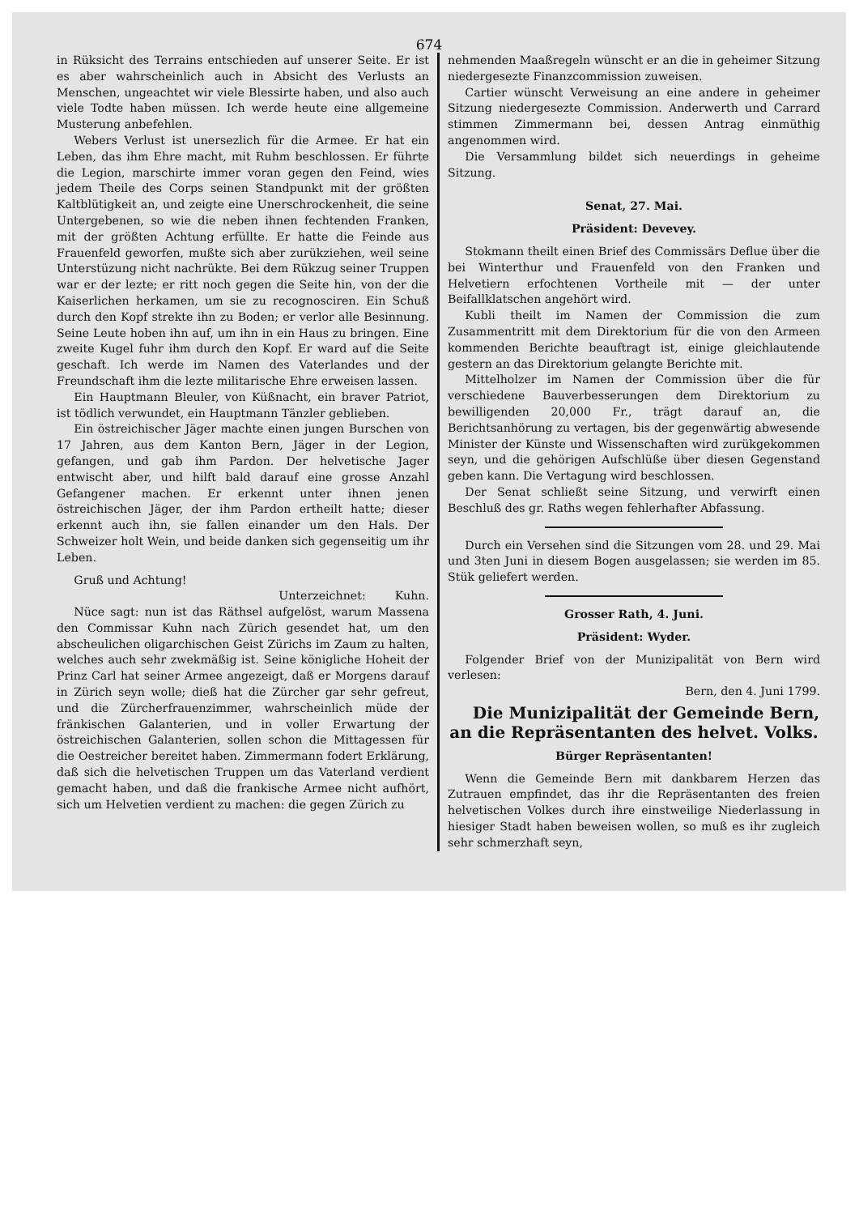674
in Rüksicht des Terrains entschieden auf unserer Seite. Er ist es aber wahrscheinlich auch in Absicht des Verlusts an Menschen, ungeachtet wir viele Blessirte haben, und also auch viele Todte haben müssen. Ich werde heute eine allgemeine Musterung anbefehlen.
Webers Verlust ist unersezlich für die Armee. Er hat ein Leben, das ihm Ehre macht, mit Ruhm beschlossen. Er führte die Legion, marschirte immer voran gegen den Feind, wies jedem Theile des Corps seinen Standpunkt mit der größten Kaltblütigkeit an, und zeigte eine Unerschrockenheit, die seine Untergebenen, so wie die neben ihnen fechtenden Franken, mit der größten Achtung erfüllte. Er hatte die Feinde aus Frauenfeld geworfen, mußte sich aber zurükziehen, weil seine Unterstüzung nicht nachrükte. Bei dem Rükzug seiner Truppen war er der lezte; er ritt noch gegen die Seite hin, von der die Kaiserlichen herkamen, um sie zu recognosciren. Ein Schuß durch den Kopf strekte ihn zu Boden; er verlor alle Besinnung. Seine Leute hoben ihn auf, um ihn in ein Haus zu bringen. Eine zweite Kugel fuhr ihm durch den Kopf. Er ward auf die Seite geschaft. Ich werde im Namen des Vaterlandes und der Freundschaft ihm die lezte militarische Ehre erweisen lassen.
Ein Hauptmann Bleuler, von Küßnacht, ein braver Patriot, ist tödlich verwundet, ein Hauptmann Tänzler geblieben.
Ein östreichischer Jäger machte einen jungen Burschen von 17 Jahren, aus dem Kanton Bern, Jäger in der Legion, gefangen, und gab ihm Pardon. Der helvetische Jager entwischt aber, und hilft bald darauf eine grosse Anzahl Gefangener machen. Er erkennt unter ihnen jenen östreichischen Jäger, der ihm Pardon ertheilt hatte; dieser erkennt auch ihn, sie fallen einander um den Hals. Der Schweizer holt Wein, und beide danken sich gegenseitig um ihr Leben.
Gruß und Achtung!
Unterzeichnet: Kuhn.
Nüce sagt: nun ist das Räthsel aufgelöst, warum Massena den Commissar Kuhn nach Zürich gesendet hat, um den abscheulichen oligarchischen Geist Zürichs im Zaum zu halten, welches auch sehr zwekmäßig ist. Seine königliche Hoheit der Prinz Carl hat seiner Armee angezeigt, daß er Morgens darauf in Zürich seyn wolle; dieß hat die Zürcher gar sehr gefreut, und die Zürcherfrauenzimmer, wahrscheinlich müde der fränkischen Galanterien, und in voller Erwartung der östreichischen Galanterien, sollen schon die Mittagessen für die Oestreicher bereitet haben. Zimmermann fodert Erklärung, daß sich die helvetischen Truppen um das Vaterland verdient gemacht haben, und daß die frankische Armee nicht aufhört, sich um Helvetien verdient zu machen: die gegen Zürich zu
nehmenden Maaßregeln wünscht er an die in geheimer Sitzung niedergesezte Finanzcommission zuweisen.
Cartier wünscht Verweisung an eine andere in geheimer Sitzung niedergesezte Commission. Anderwerth und Carrard stimmen Zimmermann bei, dessen Antrag einmüthig angenommen wird.
Die Versammlung bildet sich neuerdings in geheime Sitzung.
Senat, 27. Mai.
Präsident: Devevey.
Stokmann theilt einen Brief des Commissärs Deflue über die bei Winterthur und Frauenfeld von den Franken und Helvetiern erfochtenen Vortheile mit — der unter Beifallklatschen angehört wird.
Kubli theilt im Namen der Commission die zum Zusammentritt mit dem Direktorium für die von den Armeen kommenden Berichte beauftragt ist, einige gleichlautende gestern an das Direktorium gelangte Berichte mit.
Mittelholzer im Namen der Commission über die für verschiedene Bauverbesserungen dem Direktorium zu bewilligenden 20,000 Fr., trägt darauf an, die Berichtsanhörung zu vertagen, bis der gegenwärtig abwesende Minister der Künste und Wissenschaften wird zurükgekommen seyn, und die gehörigen Aufschlüße über diesen Gegenstand geben kann. Die Vertagung wird beschlossen.
Der Senat schließt seine Sitzung, und verwirft einen Beschluß des gr. Raths wegen fehlerhafter Abfassung.
Durch ein Versehen sind die Sitzungen vom 28. und 29. Mai und 3ten Juni in diesem Bogen ausgelassen; sie werden im 85. Stük geliefert werden.
Grosser Rath, 4. Juni.
Präsident: Wyder.
Folgender Brief von der Munizipalität von Bern wird verlesen:
Bern, den 4. Juni 1799.
Die Munizipalität der Gemeinde Bern, an die Repräsentanten des helvet. Volks.
Bürger Repräsentanten!
Wenn die Gemeinde Bern mit dankbarem Herzen das Zutrauen empfindet, das ihr die Repräsentanten des freien helvetischen Volkes durch ihre einstweilige Niederlassung in hiesiger Stadt haben beweisen wollen, so muß es ihr zugleich sehr schmerzhaft seyn,